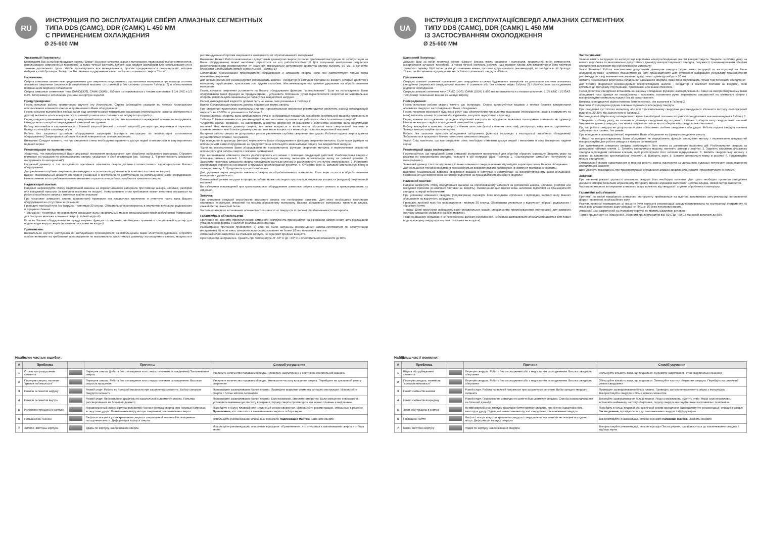RU
ИНСТРУКЦИЯ ПО ЭКСПЛУАТАЦИИ СВЁРЛ АЛМАЗНЫХ СЕГМЕНТНЫХ
ТИПА DDS (CAMC), DDR (CAMK) L 450 MM
С ПРИМЕНЕНИЕМ ОХЛАЖДЕНИЯ
Ø 25-600 MM
Уважаемый Покупатель!
Благодарим Вас за выбор продукции фирмы "Distar"! Высокое качество сырья и материалов, правильный выбор компонентов, использование современных технологий, а также точный контроль делают наш продукт достойным для использования его в течение длительного срока. Чтобы гарантировать все нижеуказанное, просим придерживаться рекомендаций, которые найдете в этой брошюре. Только так Вы сможете поддерживать качество Вашего алмазного сверла "Distar".
Назначение:
Свёрла алмазные сегментные предназначены для сверления искусственных строительных материалов при помощи системы алмазного сверления (переносной сверлильной машины со станиной и без станины согласно Таблицы 2) и обязательным применением водяного охлаждения.
Свёрла алмазные сегментные типа CAMC(DDS), CAMK (DDR) L 450 mm изготавливаются с типами крепления: 1 1/4 UNC и 1/2 GAS. Типоразмер и исполнение указаны на корпусе изделия.
Предупреждение:
Перед началом работы внимательно изучите эту Инструкцию. Строго соблюдайте указания по технике безопасности использования алмазного сверла и применяемого Вами оборудования.
Перед началом выполнения любых работ над электрическими приводными машинами (перемещение, замена инструмента и другое) вытяните штепсельную вилку из сетевой розетки или отключите от аккумулятора прибор.
Перед каждым применением проводите визуальный контроль на отсутствие возможных повреждений алмазного инструмента. Никогда не используйте поврежденный алмазный инструмент.
Работу выполняйте в защитных очках с боковой защитой (маской с полной защитой), респираторе, наушниках и перчатках. Всегда используйте защитную обувь.
Работа без защитных устройств оборудования запрещена (смотрите инструкцию по эксплуатации изготовителя оборудования)! Запрещается работать боковой поверхностью алмазного сверла.
Внимание! Следует помнить, что при сверлении стены необходимо ограничить доступ людей и механизмов в зону вероятного падения керна!
Рекомендации по применению:
Убедитесь, что приобретенный Вами алмазный инструмент предназначен для обработки выбранного материала. Обратите внимание на указания по использованию сверла, указанные в этой инструкции (см. Таблицу 1, "Применяемость алмазного инструмента по материалам").
Наружный диаметр и тип посадочного крепления алмазного сверла должны соответствовать характеристикам Вашего оборудования.
Для увеличения глубины сверления рекомендуется использовать удлинитель (в комплект поставки не входит).
Важно! Максимальный диаметр сверления указанный в инструкции по эксплуатации на используемом Вами оборудовании. Невыполнение этого требования может негативно отразиться на работоспособности алмазного сверла!
Надлежащий монтаж:
Надёжно зафиксируйте стойку сверлильной машины на обрабатываемом материале при помощи анкера, шпильки, распорки или вакуумной присоски (в комплект поставки не входят). Невыполнение этого требования может негативно отразиться на работоспособности сверла и является крайне опасным!
При установке алмазного сверла (удлинителя) проверьте его посадочное крепление и ответную часть вала Вашего оборудования на отсутствие загрязнений.
Проведите пробный пуск без нагрузки – минимум 30 секунд. Обязательно удостоверьтесь в отсутствии вибрации, радиального и торцевого биения.
* Внимание! Некоторые производители оснащают валы сверлильных машин специальными приспособлениями (патронами) для быстрого монтажа алмазных свёрл (с гайкой муфтой).
Если на Вашем оборудовании не предусмотрена функция охлаждения, необходимо применять специальный адаптер для подачи воды внутрь сверла (в комплект поставки не входит).
Применение:
Внимательно изучите инструкцию по эксплуатации производителя на используемое Вами электрооборудование. Обратите особое внимание на требования производителя по максимально допустимому диаметру используемого сверла, мощности и рекомендуемым оборотам сверления в зависимости от обрабатываемого материала!
Внимание! Важно! Работа максимально допустимым диаметром сверла (согласно требований инструкции по эксплуатации на Ваше оборудование) может негативно отразиться на его работоспособности! Для получения наилучшего результата работоспособности рекомендуется от значения максимально допустимого диаметра сверла выбрать 50 мм! В качестве элементов использовать мягкие сегменты (см. Таблицу 1)!
Сопоставьте рекомендации производителя оборудования и алмазного сверла, если они соответствуют, только тогда начинайте сверление!
Для начала сверления рекомендуется использовать шаблон - кондуктор (в комплект поставки не входит), который крепится к материалу струбцинами, присосками или другим способом, обеспечивающим его прочное удержание на обрабатываемом материале.
Перед началом сверления установите на Вашем оборудовании функцию "засверливание". Если на используемом Вами оборудовании такая функция не предусмотрена - установите положение ручки переключателя скоростей на минимальные обороты и используйте минимальную подачу без воздействия нагрузки.
Расход охлаждающей жидкости должен быть не менее, чем указанные в Таблице 2.
Важно! Охлаждающая жидкость должна подаваться внутрь сверла.
При сверлении пустотелого материала или при горизонтальном сверлении рекомендуется увеличить расход охлаждающей жидкости на 20-30% от указанного в Таблице 2.
Рекомендуемые обороты вала шпиндельного узла и необходимый показатель мощности сверлильной машины приведены в Таблице 2. Невыполнение этих рекомендаций может негативно отразиться на работоспособности алмазного сверла!*
*Обратите особое внимание, на зависимость диаметра сверления от мощности и количества оборотов вала сверлильной машины! Чем меньше диаметр сверла, тем ниже мощность и выше число оборотов вала сверлильной машины и соответственно – чем больше диаметр сверла, тем выше мощность и ниже обороты вала сверлильной машины!
Во время работы сверла не допускается резкое увеличение глубины сверления или удары. Рабочая подача сверла должна осуществляться плавно, без рывков.
При попадании в арматуру (металл) переключите Ваше оборудование в функцию сверления металла. Если такая функция на используемом Вами оборудовании не предусмотрена используйте минимальную подачу без воздействия нагрузки.
*Если на используемом Вами оборудовании не предусмотрена функция сверления металла и переключения скоростей используйте для работы свёрла с мягкими сегментами!
При заклинивании алмазного сверла разблокировать его можно с помощью следующей действий: Разблокировка сверла с помощью гаечных ключей. 1. Остановите сверлильную машину, вытащите штепсельную вилку из сетевой розетки. 2. Закрепите хвостовик алмазного сверла подходящим гаечным ключом и разблокируйте его путём откручивания. 3. Извлеките сверлильную коронку из основания с помощью крестообразной рукоятки. 4. Отберите керн. 5. Вставьте штепсельную вилку в сетевую розетку. 6. Продолжите процесс сверления.
Для удаления керна аккуратно извлеките сверло из обрабатываемого материала. Если керн остался в обрабатываемом материале - удалите его.
Оптимальный режим нагрузки в процессе работы можно отследить при помощи индикации мощности (нагрузки) сверлильной машины!
Во избежание повреждений при транспортировке оборудования алмазные свёрла следует снимать и транспортировать их отдельно.
Заточка:
При снижении режущей способности алмазного сверла его необходимо заточить. Для этого необходимо произвести сверление нескольких отверстий по весьма абразивному материалу. Высоко абразивные материалы: кирпичная кладка, свежий бетон, ячеистый бетон.
Частота повторного затачивания алмазного слоя зависит от твердости и степени обрабатываемости материала.
Гарантийные обязательства
Претензии по качеству приобретенного алмазного инструмента принимаются на основании заполненного акта-рекламации установленной формы и наличия реализационного кода.
Рассмотрение претензии проводится: а) если не были нарушены рекомендации завода-изготовителя по эксплуатации инструмента. б) если износ алмазоносного слоя составляет не более 1/3 его начальной высоты.
Алмазный слой закреплён на стальном корпусе, не содержит вредных веществ.
Срок годности неограничен. Хранить при температуре от -50° С до +50° С и относительной влажности до 80%.
Наиболее частые ошибки:
| # | Проблема | | Причины | Способ устранения |
| --- | --- | --- | --- | --- |
| 1 | Отрыв или разрушение сегмента | | Перегрев сверла (работа без охлаждения или с недостаточным охлаждением) Заклинивание сверла | Увеличьте количество подаваемой воды. Проверьте закрепление и состояние сверлильной машины |
| 2 | Перегрев сверла, наличие "цветов побежалости" | | Перегрев сверла. Работа без охлаждения или с недостаточным охлаждением. Высокая скорость вращения | Увеличьте количество подаваемой воды. Уменьшите частоту вращения сверла. Перейдите на цикличный режим сверления |
| 3 | Наклон сегментов наружу | | Резкий старт. Работа на большой мощности при засаленном сегменте. Выбор слишком твердого сегмента | Производите засверливание более плавно. Проведите вскрытие сегмента согласно инструкции. Используйте сверло с более мягким сегментом |
| 4 | Наклон сегментов внутрь | | Резкий старт. Прохождение арматуры по касательной к диаметру сверла. Попытка рассверливания на больший диаметр | Производите засверливание более плавно. Если возможно, сместите отверстие. Если смещение невозможно, установите наименьшую частоту вращения, подачу сверла производите как можно плавнее и медленнее. |
| 5 | Излом или трещина в корпусе | | Неравномерный износ корпуса вследствие биения корпуса сверла, при боковых нагрузках, вследствие удара. Повышенные нагрузки при сверлении, заклинивание сверла | Перейдите в более плавный или цикличный режим сверления. Используйте рекомендации, описанные в разделе Применение, что относится к заклиниванию сверла и отбора керна |
| 6 | Повышенное биение | | Люфты и зазоры в узлах крепления сверла и сверлильной машины Не очищенные посадочные места. Деформация корпуса сверла | Используйте рекомендации, описанные в разделе Надлежащий монтаж. Замените сверло |
| 7 | Эллипс, вмятины корпуса | | Удары по корпусу, заклинивание сверла | Используйте рекомендации, описанные в разделе: «Применение», что относится к заклиниванию сверла и отбора керна |
UA
ІНСТРУКЦІЯ З ЕКСПЛУАТАЦІЇСВЕРДЛ АЛМАЗНИХ СЕГМЕНТНИХ
ТИПУ DDS (CAMC), DDR (CAMK) L 450 MM
ІЗ ЗАСТОСУВАННЯМ ОХОЛОДЖЕННЯ
Ø 25-600 MM
Шановний Покупець!
Дякуємо Вам за вибір продукції фірми «Distar»! Висока якість сировини і матеріалів, правильний вибір компонентів, використання сучасних технологій, а також точний контроль роблять наш продукт гідним для використання його протягом тривалого терміну. Щоб гарантувати усі зазначене нижче, просимо дотримуватися рекомендацій, які знайдете в цій брошурі. Тільки так Ви зможете підтримувати якість Вашого алмазного свердла «Distar».
Призначення:
Свердла алмазні сегментні призначені для свердління штучних будівельних матеріалів за допомогою системи алмазного свердління (переносної свердлильної машини зі станиною або без станини згідно Таблиці 2) і обов'язковим застосуванням водяного охолодження.
Свердла алмазні сегментні типу CAMC (DDS), CAMK (DDR) L 450 мм виготовляються з типами кріплення: 1 1/4 UNC і 1/2 GAS. Типорозмір і виконання вказані на корпусі виробу.
Попередження:
Перед початком роботи уважно вивчіть цю Інструкцію. Строго дотримуйтеся вказівок з техніки безпеки використання алмазного свердла і застосовуваного Вами обладнання.
Перед початком виконання будь-яких робіт над електричними приводними машинами (переміщення, заміна інструменту та інше) витягніть штекер із розетки або відключіть, вилучити акумулятор з приладу.
Перед кожним застосуванням проводьте візуальний контроль на відсутність можливих пошкоджень алмазного інструменту. Ніколи не використовуйте пошкоджений алмазний інструмент.
Роботу виконуйте в захисних окулярах з бічним захистом (масці з повним захистом), респіраторі, навушниках і рукавичках. Завжди використовуйте захисне взуття.
Робота без захисних пристроїв обладнання заборонена (дивіться інструкцію з експлуатації виробника обладнання)! Забороняється працювати бічною поверхнею алмазного свердла.
Увага! Слід пам'ятати, що при свердлінні стіни, необхідно обмежити доступ людей і механізмів в зону ймовірного падіння керна!
Рекомендації щодо застосування:
Переконайтеся, що придбаний Вами алмазний інструмент призначений для обробки обраного матеріалу. Зверніть увагу на вказівки по використанню свердла, наведені в цій інструкції (Див. Таблицю 1, «Застосування алмазного інструменту за матеріалами»).
Зовнішній діаметр і тип посадкового кріплення алмазного свердла повинні відповідати характеристикам Вашого обладнання.
Для збільшення глибини свердління рекомендується використовувати подовжувач (в комплект поставки не входить).
Важливо! Максимальна довжина свердління вказана в інструкції з експлуатації на використовуваному Вами обладнанні. Невиконання цієї вимоги може негативно відбитися на працездатності алмазного свердла!
Належний монтаж:
Надійно зафіксуйте стійку свердлильної машини на оброблюваному матеріалі за допомогою анкера, шпильки, розпірки або вакуумної присоски (в комплект поставки не входять). Невиконання цієї вимоги може негативно відбитися на працездатності свердла і є вкрай небезпечним!
При установці алмазного свердла (подовжувача) перевірте його посадкове кріплення і відповідну частину валу Вашого обладнання на відсутність забруднень.
Проведіть пробний пуск без навантаження - мінімум 30 секунд. Обов'язково упевніться у відсутності вібрації, радіального і торцевого биття.
* Увага! Деякі виробники оснащують вали свердлильних машин спеціальними пристосуваннями (патронами) для швидкого монтажу алмазних свердел (з гайкою муфтою).
Якщо на Вашому обладнанні не передбачена функція охолодження, необхідно застосовувати спеціальний адаптер для подачі води всередину свердла (в комплект поставки не входить).
Застосування:
Уважно вивчіть інструкцію по експлуатації виробника електрообладнання яке Ви використовуєте. Зверніть особливу увагу на вимоги виробника по максимально допустимому діаметру використовуваного свердла, потужності і рекомендованим обертам свердління в залежності від оброблюваного матеріалу!
Увага! Важливо! Робота максимально допустимим діаметром свердла (згідно вимог інструкції по експлуатації на Ваше обладнання) може негативно позначитися на його працездатності! Для отримання найкращого результату працездатності рекомендується від значення максимально допустимого діаметру вибрати 50 мм!
Зіставте рекомендації виробника обладнання і алмазного свердла, якщо вони відповідають, тільки тоді починайте свердління!
Для початку свердління рекомендується використовувати шаблон - кондуктор (в комплект поставки не входить), який кріпиться до матеріалу струбцинами, присосками або іншим способом.
Перед початком свердління встановіть на Вашому обладнанні функцію «засвердлювання». Якщо на використовуваному Вами обладнанні така функція не передбачена - встановіть положення ручки перемикача швидкостей на мінімальні оберти і використовуйте мінімальну подачу без дії навантаження.
Витрата охолоджуючої рідини повинна бути не менше, ніж зазначені в Таблиці 2.
Важливо! Охолоджуюча рідина повинна подаватися всередину свердла.
При свердлінні пустотілого матеріалу або при горизонтальному свердлінні рекомендується збільшити витрату охолоджуючої рідини на 20-30% від зазначеного в Таблиці 2.
Рекомендовані оберти валу шпиндельного вузла і необхідний показник потужності свердлильної машини наведені в Таблиці 2.
* Зверніть особливу увагу, на залежність діаметра свердління від потужності і кількості обертів валу свердлильної машини! Чим менше діаметр свердла, тим нижча потужність і вище число обертів валу свердлильної машини!
Під час роботи свердла не допускається різке збільшення глибини свердління або удари. Робоча подача свердла повинна здійснюватися плавно, без ривків.
При попаданні в арматуру (метал) перемкніть Ваше обладнання на функцію свердління металу.
* Якщо на використовуваному Вами обладнанні не передбачена функція свердління металу і перемикання швидкостей використовуйте для роботи свердла з м'якими сегментами!
При заклинюванні алмазного свердла розблокувати його можна за допомогою наступних дій: Розблокування свердла за допомогою гайкових ключів. 1. Зупиніть свердлильну машину, витягніть штекер з розетки. 2. Закріпіть хвостовик алмазного свердла відповідним гайковим ключем, щоб розблокувати його шляхом відкручування. 3. Вийміть свердлильну коронку з основи за допомогою хрестоподібної рукоятки. 4. Відберіть керн. 5. Вставте штепсельну вилку в розетку. 6. Продовжуйте процес свердління.
Оптимальний режим навантаження в процесі роботи можна відстежити за допомогою індикації потужності (навантаження) свердлильної машини!
Щоб уникнути пошкоджень при транспортуванні обладнання алмазні свердла слід знімати і транспортувати їх окремо.
Заточка:
При зниженні ріжучої здатності алмазного свердла його необхідно заточити. Для цього необхідно провести свердління декількох отворів по вельми абразивному матеріалу. Високо абразивні матеріали: цегляна кладка, свіжий бетон, газобетон.
Частота повторного заточування алмазного шару залежить від твердості і ступеня обробленості матеріалу.
Гарантійні зобов'язання
Претензії по якості придбаного алмазного інструменту приймаються на підставі заповненого акту-рекламації встановленої форми і наявності реалізаційного коду.
Розгляд претензії проводиться: а) якщо не були порушені рекомендації заводу-виготовлювача по експлуатації інструменту. б) якщо знос алмазоносного шару складає не більше 1/3 його початкової висоти.
Алмазний шар закріплений на сталевому корпусі, не містить шкідливих речовин.
Термін придатності не обмежений. Зберігати при температурі від -50 С до +50 С і відносній вологості до 80%.
Найбільш часті помилки:
| # | Проблема | | Причини | Спосіб усунення |
| --- | --- | --- | --- | --- |
| 1 | Відрив або руйнування сегмента | | Перегрів свердла. Робота без охолодження або з недостатнім охолодженням. Висока швидкість обертання | Збільшуйте кількість води, що подається. Перевірте закріплення і стан свердлильної машини |
| 2 | Перегрів свердла, наявність "кольорів мінливості" | | Перегрів свердла. Робота без охолодження або з недостатнім охолодженням. Висока швидкість обертання | Збільшуйте кількість води, що подається. Зменшуйте частоту обертання свердла. Перейдіть на циклічний режим свердління |
| 3 | Нахил сегментів назовні | | Різкий старт. Робота на великій потужності при засаленому сегменті. Вибір занадто твердого сегмента | Проводьте засвердлювання більш плавно. Проведіть загострення сегмента згідно з інструкцією. Використовуйте свердло з більш м'яким сегментом |
| 4 | Нахил сегментів всередину | | Різкий старт. Проходження арматури по дотичній до діаметру свердла. Спроба розсвердлювання на більший діаметр | Виконуйте засвердлювання більш плавно. Якщо є можливість, змістіть отвір. Якщо зсув неможливо, встановіть найменшу частоту обертання, подачу свердла виконуйте якомога плавніше і повільніше |
| 5 | Злам або тріщина в корпусі | | Нерівномірний знос корпусу внаслідок биття корпусу свердла, при бічних навантаженнях, внаслідок удару. Підвищені навантаження під час свердління, заклинювання свердла | Перейдіть в більш плавний або циклічний режим свердління. Використовуйте рекомендації, описані в розділі Застосування, що відноситься до заклинювання свердла і відбору керна |
| 6 | Підвищене биття | | Люфти і зазори в вузлах кріплення свердла і свердлильної машини Чи не очищені посадочні місця. Деформація корпусу свердла | Використовуйте рекомендації, описані в розділі Належний монтаж. Замініть свердло |
| 7 | Еліпс, вм'ятини корпусу | | Удари по корпусу, заклинювання свердла | Використовуйте рекомендації, описані в розділі Застосування, що відноситься до заклинювання свердла і відбору керна |